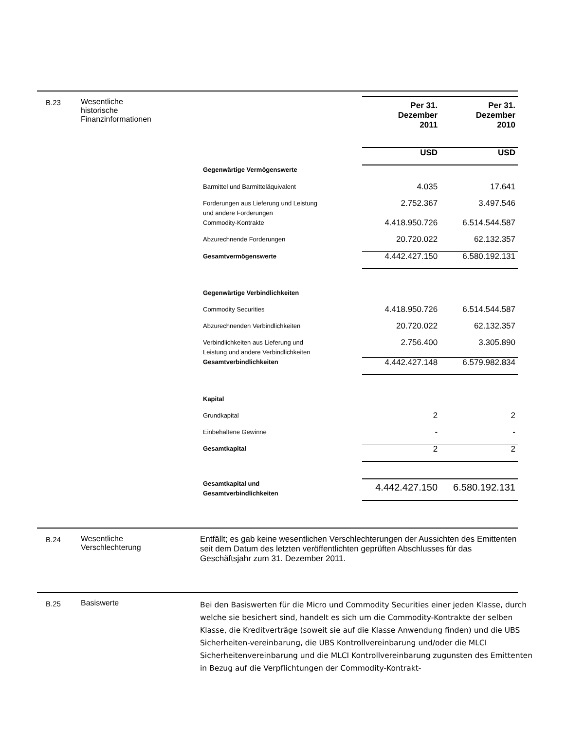B.23 Wesentliche
historische
Finanzinformationen
| | Per 31. Dezember 2011 | Per 31. Dezember 2010 |
| | USD | USD |
| Gegenwärtige Vermögenswerte | | |
| Barmittel und Barmitteläquivalent | 4.035 | 17.641 |
| Forderungen aus Lieferung und Leistung und andere Forderungen | 2.752.367 | 3.497.546 |
| Commodity-Kontrakte | 4.418.950.726 | 6.514.544.587 |
| Abzurechnende Forderungen | 20.720.022 | 62.132.357 |
| Gesamtvermögenswerte | 4.442.427.150 | 6.580.192.131 |
| Gegenwärtige Verbindlichkeiten | | |
| Commodity Securities | 4.418.950.726 | 6.514.544.587 |
| Abzurechnenden Verbindlichkeiten | 20.720.022 | 62.132.357 |
| Verbindlichkeiten aus Lieferung und Leistung und andere Verbindlichkeiten | 2.756.400 | 3.305.890 |
| Gesamtverbindlichkeiten | 4.442.427.148 | 6.579.982.834 |
| Kapital | | |
| Grundkapital | 2 | 2 |
| Einbehaltene Gewinne | - | - |
| Gesamtkapital | 2 | 2 |
| Gesamtkapital und Gesamtverbindlichkeiten | 4.442.427.150 | 6.580.192.131 |
B.24 Wesentliche
Verschlechterung
Entfällt; es gab keine wesentlichen Verschlechterungen der Aussichten des Emittenten seit dem Datum des letzten veröffentlichten geprüften Abschlusses für das Geschäftsjahr zum 31. Dezember 2011.
B.25 Basiswerte
Bei den Basiswerten für die Micro und Commodity Securities einer jeden Klasse, durch welche sie besichert sind, handelt es sich um die Commodity-Kontrakte der selben Klasse, die Kreditverträge (soweit sie auf die Klasse Anwendung finden) und die UBS Sicherheiten-vereinbarung, die UBS Kontrollvereinbarung und/oder die MLCI Sicherheitenvereinbarung und die MLCI Kontrollvereinbarung zugunsten des Emittenten in Bezug auf die Verpflichtungen der Commodity-Kontrakt-